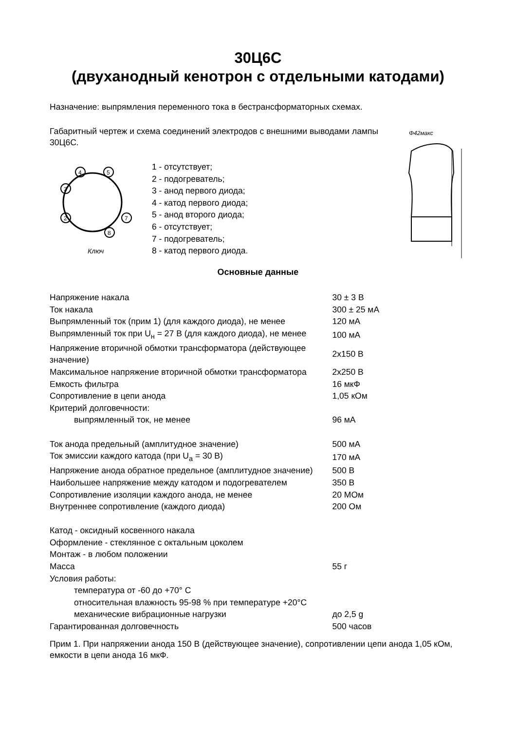30Ц6С
(двуханодный кенотрон с отдельными катодами)
Назначение: выпрямления переменного тока в бестрансформаторных схемах.
Габаритный чертеж и схема соединений электродов с внешними выводами лампы 30Ц6С.
4
5
3
2
7
8
Ключ
1 - отсутствует;
2 - подогреватель;
3 - анод первого диода;
4 - катод первого диода;
5 - анод второго диода;
6 - отсутствует;
7 - подогреватель;
8 - катод первого диода.
Φ42макс
Основные данные
| Напряжение накала | 30 ± 3 В |
| Ток накала | 300 ± 25 мА |
| Выпрямленный ток (прим 1) (для каждого диода), не менее | 120 мА |
| Выпрямленный ток при U<sub>н</sub> = 27 В (для каждого диода), не менее | 100 мА |
| Напряжение вторичной обмотки трансформатора (действующее значение) | 2x150 В |
| Максимальное напряжение вторичной обмотки трансформатора | 2x250 В |
| Емкость фильтра | 16 мкФ |
| Сопротивление в цепи анода | 1,05 кОм |
| Критерий долговечности: | |
| выпрямленный ток, не менее | 96 мА |
| Ток анода предельный (амплитудное значение) | 500 мА |
| Ток эмиссии каждого катода (при U<sub>а</sub> = 30 В) | 170 мА |
| Напряжение анода обратное предельное (амплитудное значение) | 500 В |
| Наибольшее напряжение между катодом и подогревателем | 350 В |
| Сопротивление изоляции каждого анода, не менее | 20 МОм |
| Внутреннее сопротивление (каждого диода) | 200 Ом |
| Катод - оксидный косвенного накала | |
| Оформление - стеклянное с октальным цоколем | |
| Монтаж - в любом положении | |
| Масса | 55 г |
| Условия работы: | |
| температура от -60 до +70° С | |
| относительная влажность 95-98 % при температуре +20°С | |
| механические вибрационные нагрузки | до 2,5 g |
| Гарантированная долговечность | 500 часов |
Прим 1. При напряжении анода 150 В (действующее значение), сопротивлении цепи анода 1,05 кОм, емкости в цепи анода 16 мкФ.